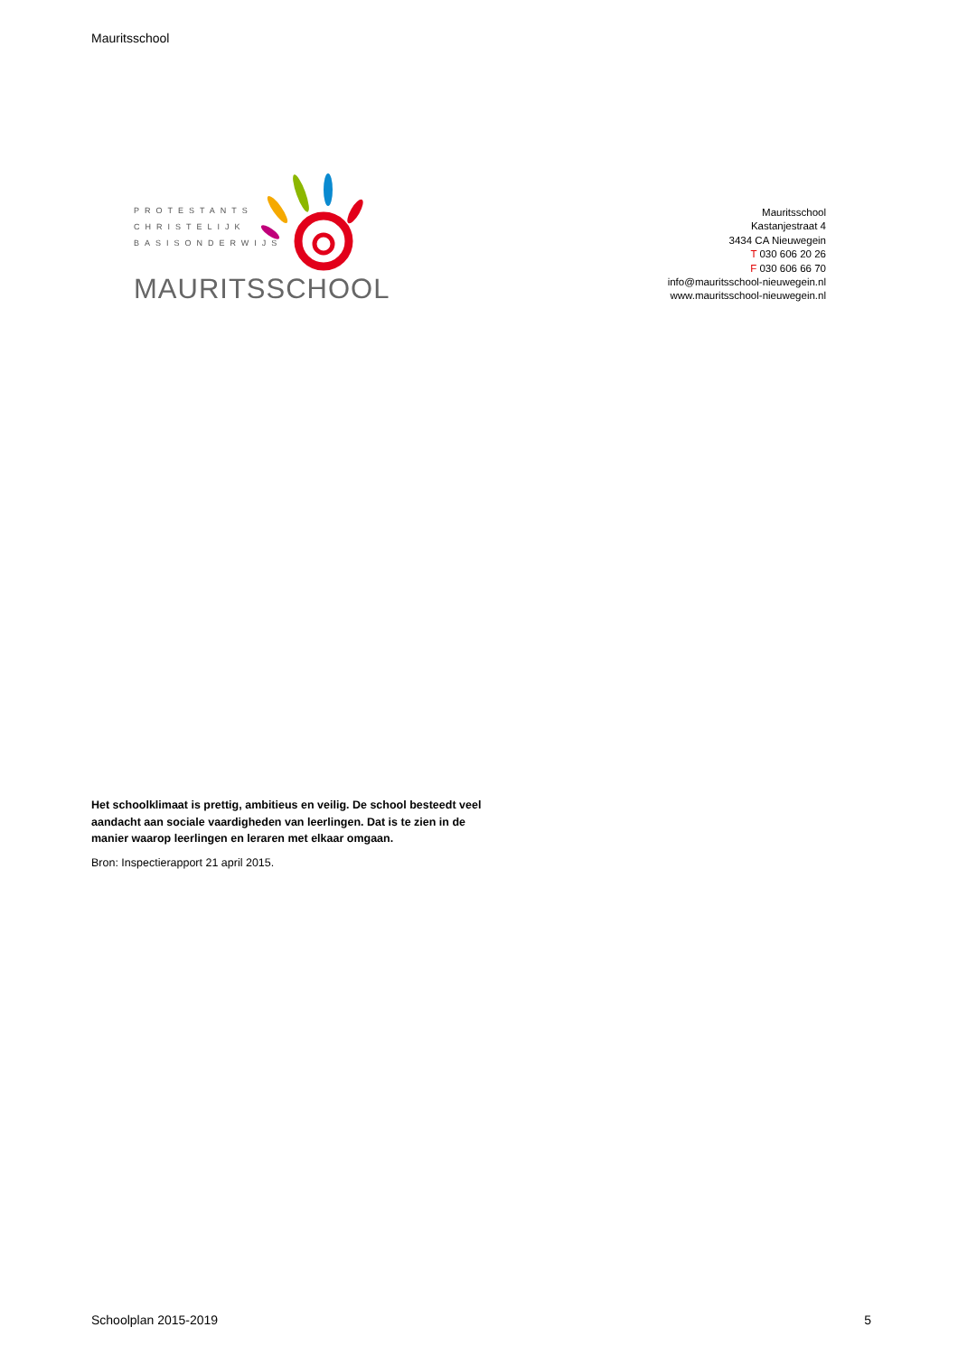Mauritsschool
PROTESTANTS
CHRISTELIJK
BASISONDERWIJS
MAURITSSCHOOL
Mauritsschool
Kastanjestraat 4
3434 CA Nieuwegein
T 030 606 20 26
F 030 606 66 70
info@mauritsschool-nieuwegein.nl
www.mauritsschool-nieuwegein.nl
Het schoolklimaat is prettig, ambitieus en veilig. De school besteedt veel aandacht aan sociale vaardigheden van leerlingen. Dat is te zien in de manier waarop leerlingen en leraren met elkaar omgaan.
Bron: Inspectierapport 21 april 2015.
Schoolplan 2015-2019 5